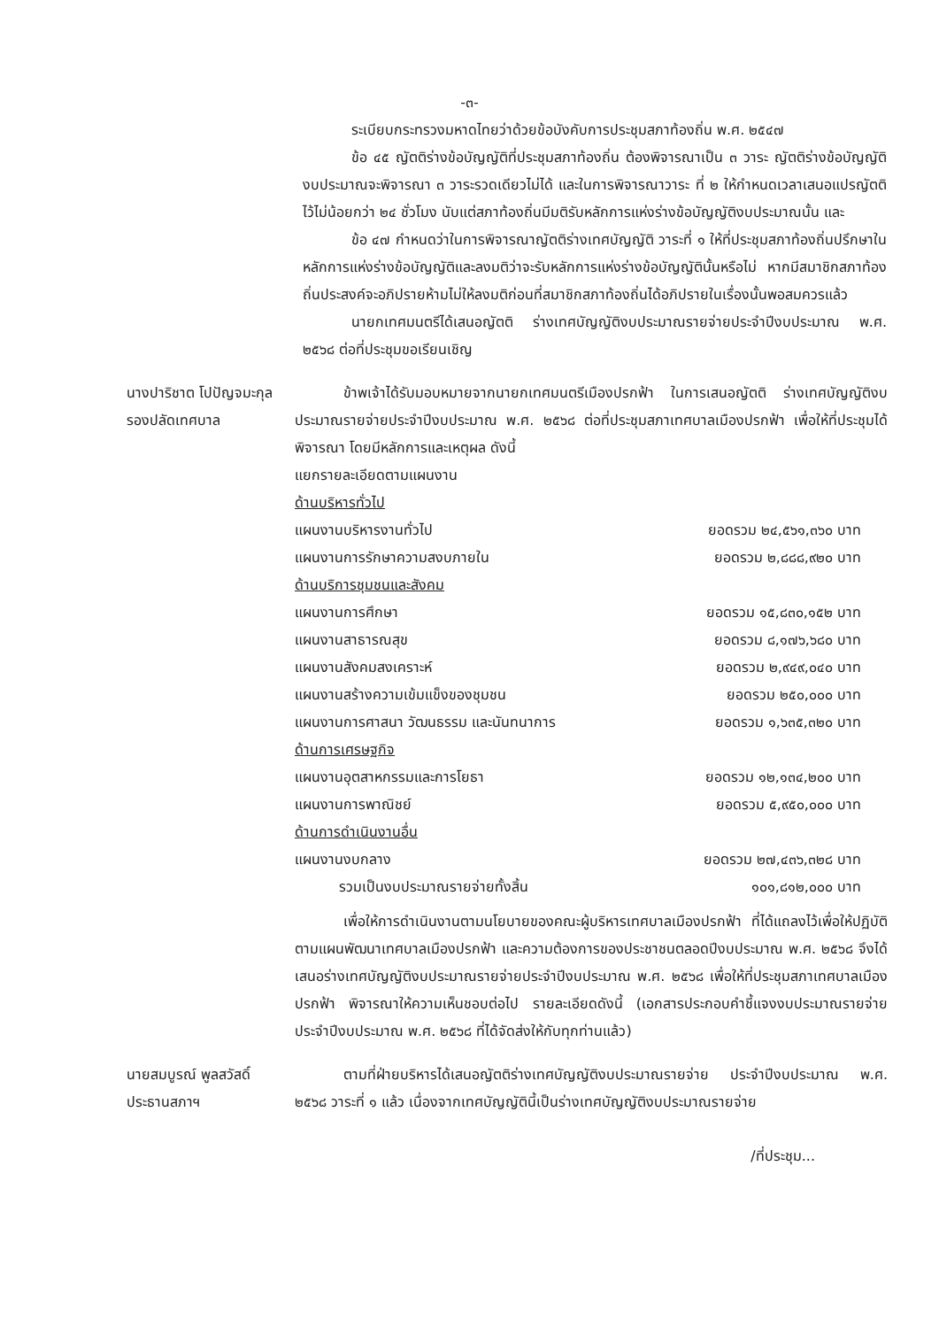-๓-
ระเบียบกระทรวงมหาดไทยว่าด้วยข้อบังคับการประชุมสภาท้องถิ่น พ.ศ. ๒๕๔๗
ข้อ ๔๕ ญัตติร่างข้อบัญญัติที่ประชุมสภาท้องถิ่น ต้องพิจารณาเป็น ๓ วาระ ญัตติร่างข้อบัญญัติงบประมาณจะพิจารณา ๓ วาระรวดเดียวไม่ได้ และในการพิจารณาวาระ ที่ ๒ ให้กำหนดเวลาเสนอแปรญัตติไว้ไม่น้อยกว่า ๒๔ ชั่วโมง นับแต่สภาท้องถิ่นมีมติรับหลักการแห่งร่างข้อบัญญัติงบประมาณนั้น และ
ข้อ ๔๗ กำหนดว่าในการพิจารณาญัตติร่างเทศบัญญัติ วาระที่ ๑ ให้ที่ประชุมสภาท้องถิ่นปรึกษาในหลักการแห่งร่างข้อบัญญัติและลงมติว่าจะรับหลักการแห่งร่างข้อบัญญัตินั้นหรือไม่ หากมีสมาชิกสภาท้องถิ่นประสงค์จะอภิปรายห้ามไม่ให้ลงมติก่อนที่สมาชิกสภาท้องถิ่นได้อภิปรายในเรื่องนั้นพอสมควรแล้ว
นายกเทศมนตรีได้เสนอญัตติ ร่างเทศบัญญัติงบประมาณรายจ่ายประจำปีงบประมาณ พ.ศ. ๒๕๖๘ ต่อที่ประชุมขอเรียนเชิญ
นางปาริชาต โปปัญจมะกุล
รองปลัดเทศบาล
ข้าพเจ้าได้รับมอบหมายจากนายกเทศมนตรีเมืองปรกฟ้า ในการเสนอญัตติ ร่างเทศบัญญัติงบประมาณรายจ่ายประจำปีงบประมาณ พ.ศ. ๒๕๖๘ ต่อที่ประชุมสภาเทศบาลเมืองปรกฟ้า เพื่อให้ที่ประชุมได้พิจารณา โดยมีหลักการและเหตุผล ดังนี้
แยกรายละเอียดตามแผนงาน
| ด้านบริหารทั่วไป | |
| แผนงานบริหารงานทั่วไป | ยอดรวม ๒๔,๕๖๑,๓๖๐ บาท |
| แผนงานการรักษาความสงบภายใน | ยอดรวม ๒,๘๘๘,๙๒๐ บาท |
| ด้านบริการชุมชนและสังคม | |
| แผนงานการศึกษา | ยอดรวม ๑๕,๘๓๐,๑๕๒ บาท |
| แผนงานสาธารณสุข | ยอดรวม ๘,๑๗๖,๖๘๐ บาท |
| แผนงานสังคมสงเคราะห์ | ยอดรวม ๒,๙๔๙,๐๔๐ บาท |
| แผนงานสร้างความเข้มแข็งของชุมชน | ยอดรวม ๒๕๐,๐๐๐ บาท |
| แผนงานการศาสนา วัฒนธรรม และนันทนาการ | ยอดรวม ๑,๖๓๕,๓๒๐ บาท |
| ด้านการเศรษฐกิจ | |
| แผนงานอุตสาหกรรมและการโยธา | ยอดรวม ๑๒,๑๓๔,๒๐๐ บาท |
| แผนงานการพาณิชย์ | ยอดรวม ๕,๙๕๐,๐๐๐ บาท |
| ด้านการดำเนินงานอื่น | |
| แผนงานงบกลาง | ยอดรวม ๒๗,๔๓๖,๓๒๘ บาท |
| รวมเป็นงบประมาณรายจ่ายทั้งสิ้น | ๑๐๑,๘๑๒,๐๐๐ บาท |
เพื่อให้การดำเนินงานตามนโยบายของคณะผู้บริหารเทศบาลเมืองปรกฟ้า ที่ได้แถลงไว้เพื่อให้ปฏิบัติตามแผนพัฒนาเทศบาลเมืองปรกฟ้า และความต้องการของประชาชนตลอดปีงบประมาณ พ.ศ. ๒๕๖๘ จึงได้เสนอร่างเทศบัญญัติงบประมาณรายจ่ายประจำปีงบประมาณ พ.ศ. ๒๕๖๘ เพื่อให้ที่ประชุมสภาเทศบาลเมืองปรกฟ้า พิจารณาให้ความเห็นชอบต่อไป รายละเอียดดังนี้ (เอกสารประกอบคำชี้แจงงบประมาณรายจ่ายประจำปีงบประมาณ พ.ศ. ๒๕๖๘ ที่ได้จัดส่งให้กับทุกท่านแล้ว)
นายสมบูรณ์ พูลสวัสดิ์
ประธานสภาฯ
ตามที่ฝ่ายบริหารได้เสนอญัตติร่างเทศบัญญัติงบประมาณรายจ่าย ประจำปีงบประมาณ พ.ศ. ๒๕๖๘ วาระที่ ๑ แล้ว เนื่องจากเทศบัญญัตินี้เป็นร่างเทศบัญญัติงบประมาณรายจ่าย
/ที่ประชุม...